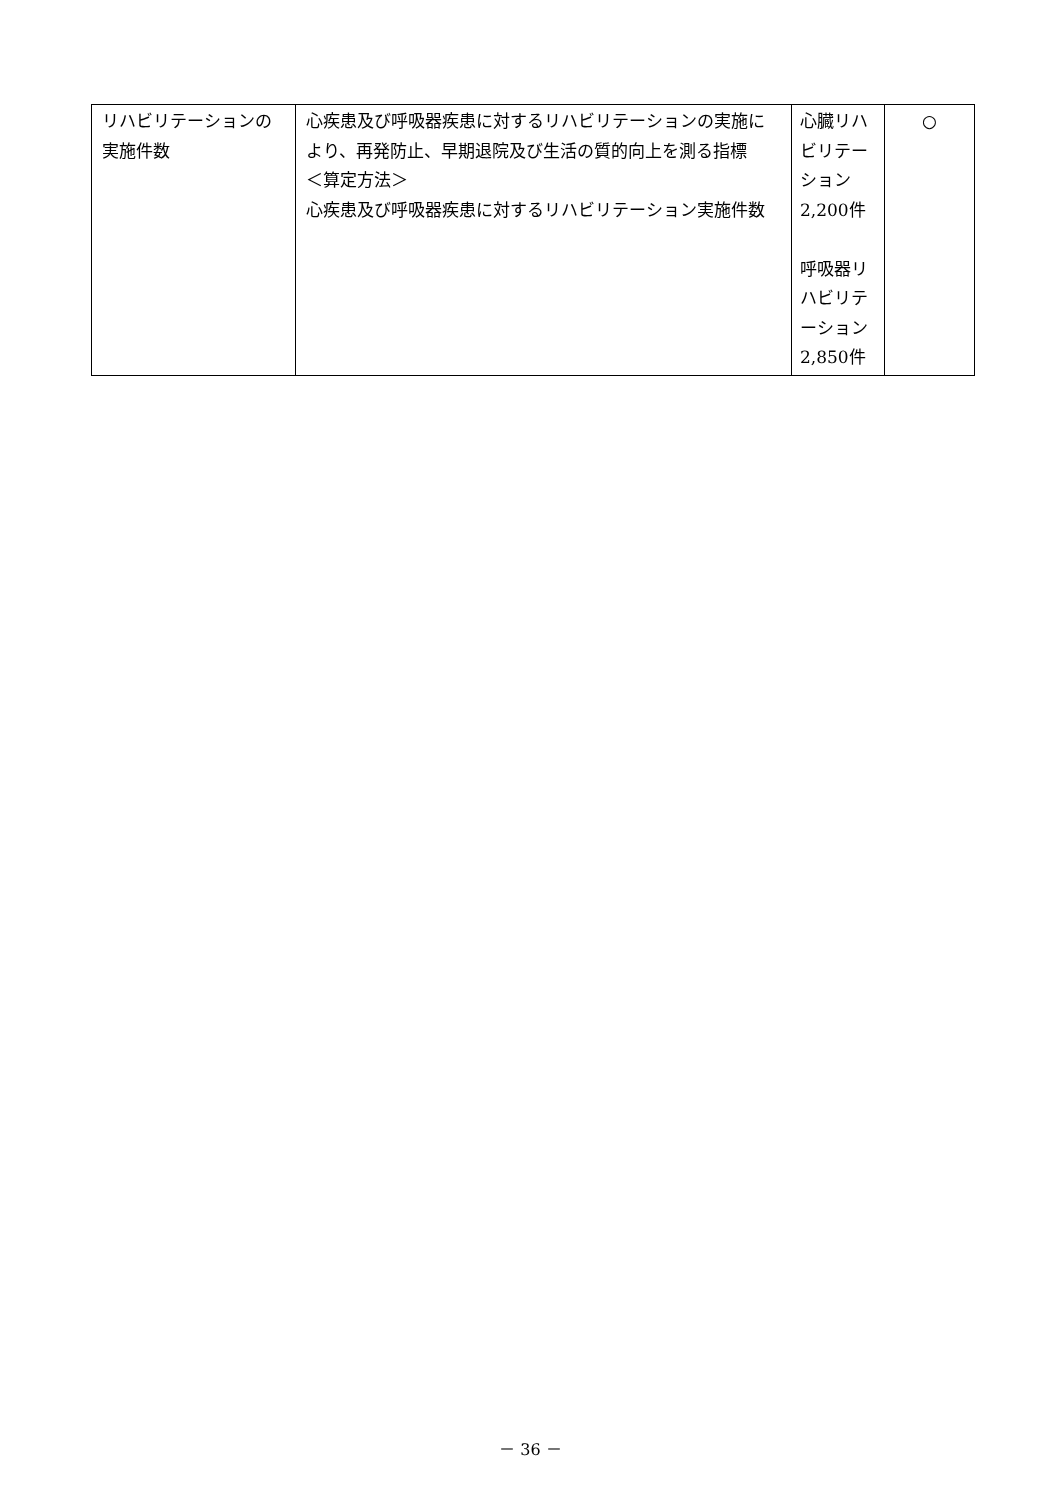| リハビリテーションの実施件数 | 心疾患及び呼吸器疾患に対するリハビリテーションの実施により、再発防止、早期退院及び生活の質的向上を測る指標 ＜算定方法＞ 心疾患及び呼吸器疾患に対するリハビリテーション実施件数 | 心臓リハビリテーション 2,200件 呼吸器リハビリテーション 2,850件 | ○ |
－ 36 －